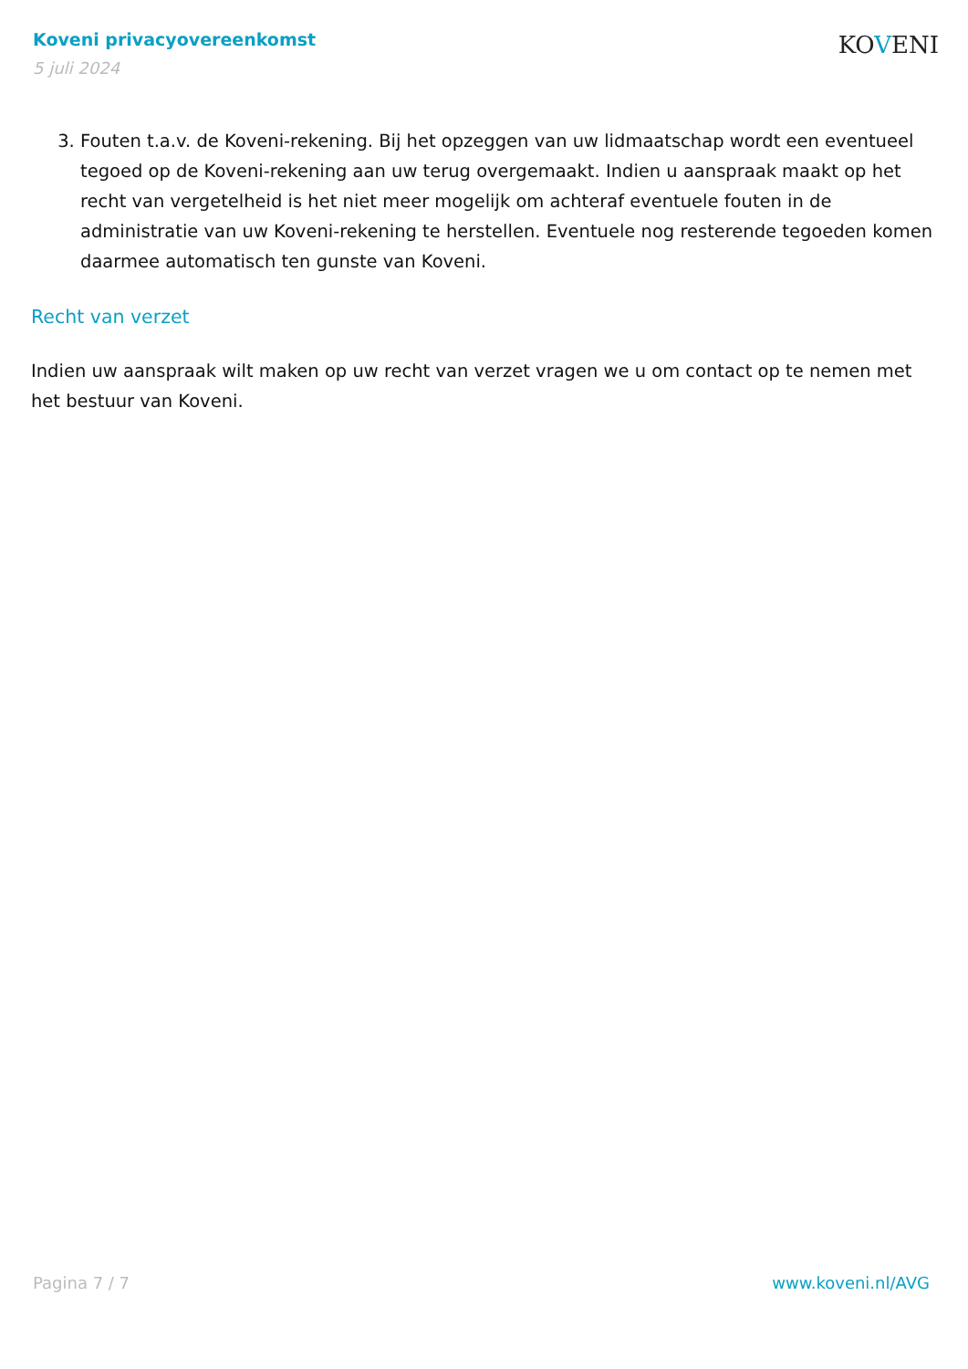Koveni privacyovereenkomst
5 juli 2024
KOVENI
3. Fouten t.a.v. de Koveni-rekening. Bij het opzeggen van uw lidmaatschap wordt een eventueel tegoed op de Koveni-rekening aan uw terug overgemaakt. Indien u aanspraak maakt op het recht van vergetelheid is het niet meer mogelijk om achteraf eventuele fouten in de administratie van uw Koveni-rekening te herstellen. Eventuele nog resterende tegoeden komen daarmee automatisch ten gunste van Koveni.
Recht van verzet
Indien uw aanspraak wilt maken op uw recht van verzet vragen we u om contact op te nemen met het bestuur van Koveni.
Pagina 7 / 7 www.koveni.nl/AVG